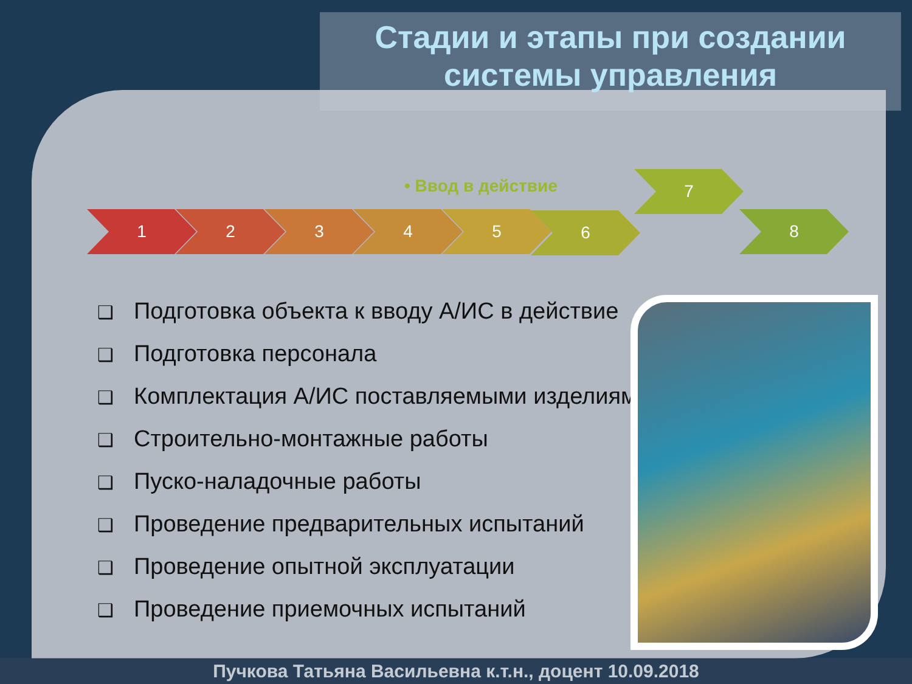Стадии и этапы при создании системы управления
• Ввод в действие
1 2 3 4 5 6
7
8
❑ Подготовка объекта к вводу А/ИС в действие
❑ Подготовка персонала
❑ Комплектация А/ИС поставляемыми изделиям
❑ Строительно-монтажные работы
❑ Пуско-наладочные работы
❑ Проведение предварительных испытаний
❑ Проведение опытной эксплуатации
❑ Проведение приемочных испытаний
Пучкова Татьяна Васильевна к.т.н., доцент 10.09.2018